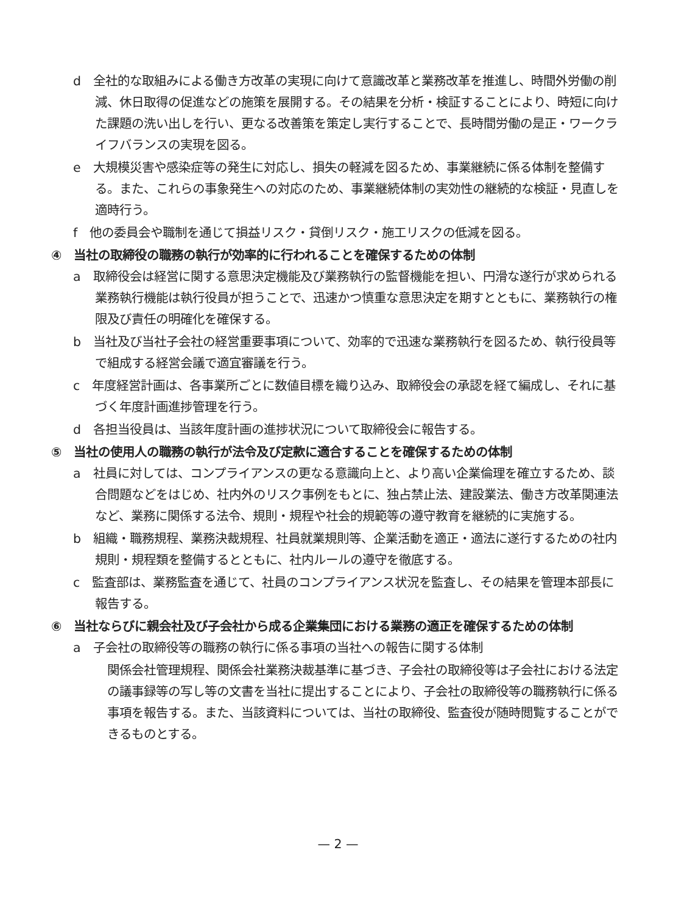d　全社的な取組みによる働き方改革の実現に向けて意識改革と業務改革を推進し、時間外労働の削減、休日取得の促進などの施策を展開する。その結果を分析・検証することにより、時短に向けた課題の洗い出しを行い、更なる改善策を策定し実行することで、長時間労働の是正・ワークライフバランスの実現を図る。
e　大規模災害や感染症等の発生に対応し、損失の軽減を図るため、事業継続に係る体制を整備する。また、これらの事象発生への対応のため、事業継続体制の実効性の継続的な検証・見直しを適時行う。
f　他の委員会や職制を通じて損益リスク・貸倒リスク・施工リスクの低減を図る。
④　当社の取締役の職務の執行が効率的に行われることを確保するための体制
a　取締役会は経営に関する意思決定機能及び業務執行の監督機能を担い、円滑な遂行が求められる業務執行機能は執行役員が担うことで、迅速かつ慎重な意思決定を期すとともに、業務執行の権限及び責任の明確化を確保する。
b　当社及び当社子会社の経営重要事項について、効率的で迅速な業務執行を図るため、執行役員等で組成する経営会議で適宜審議を行う。
c　年度経営計画は、各事業所ごとに数値目標を織り込み、取締役会の承認を経て編成し、それに基づく年度計画進捗管理を行う。
d　各担当役員は、当該年度計画の進捗状況について取締役会に報告する。
⑤　当社の使用人の職務の執行が法令及び定款に適合することを確保するための体制
a　社員に対しては、コンプライアンスの更なる意識向上と、より高い企業倫理を確立するため、談合問題などをはじめ、社内外のリスク事例をもとに、独占禁止法、建設業法、働き方改革関連法など、業務に関係する法令、規則・規程や社会的規範等の遵守教育を継続的に実施する。
b　組織・職務規程、業務決裁規程、社員就業規則等、企業活動を適正・適法に遂行するための社内規則・規程類を整備するとともに、社内ルールの遵守を徹底する。
c　監査部は、業務監査を通じて、社員のコンプライアンス状況を監査し、その結果を管理本部長に報告する。
⑥　当社ならびに親会社及び子会社から成る企業集団における業務の適正を確保するための体制
a　子会社の取締役等の職務の執行に係る事項の当社への報告に関する体制
関係会社管理規程、関係会社業務決裁基準に基づき、子会社の取締役等は子会社における法定の議事録等の写し等の文書を当社に提出することにより、子会社の取締役等の職務執行に係る事項を報告する。また、当該資料については、当社の取締役、監査役が随時閲覧することができるものとする。
— 2 —